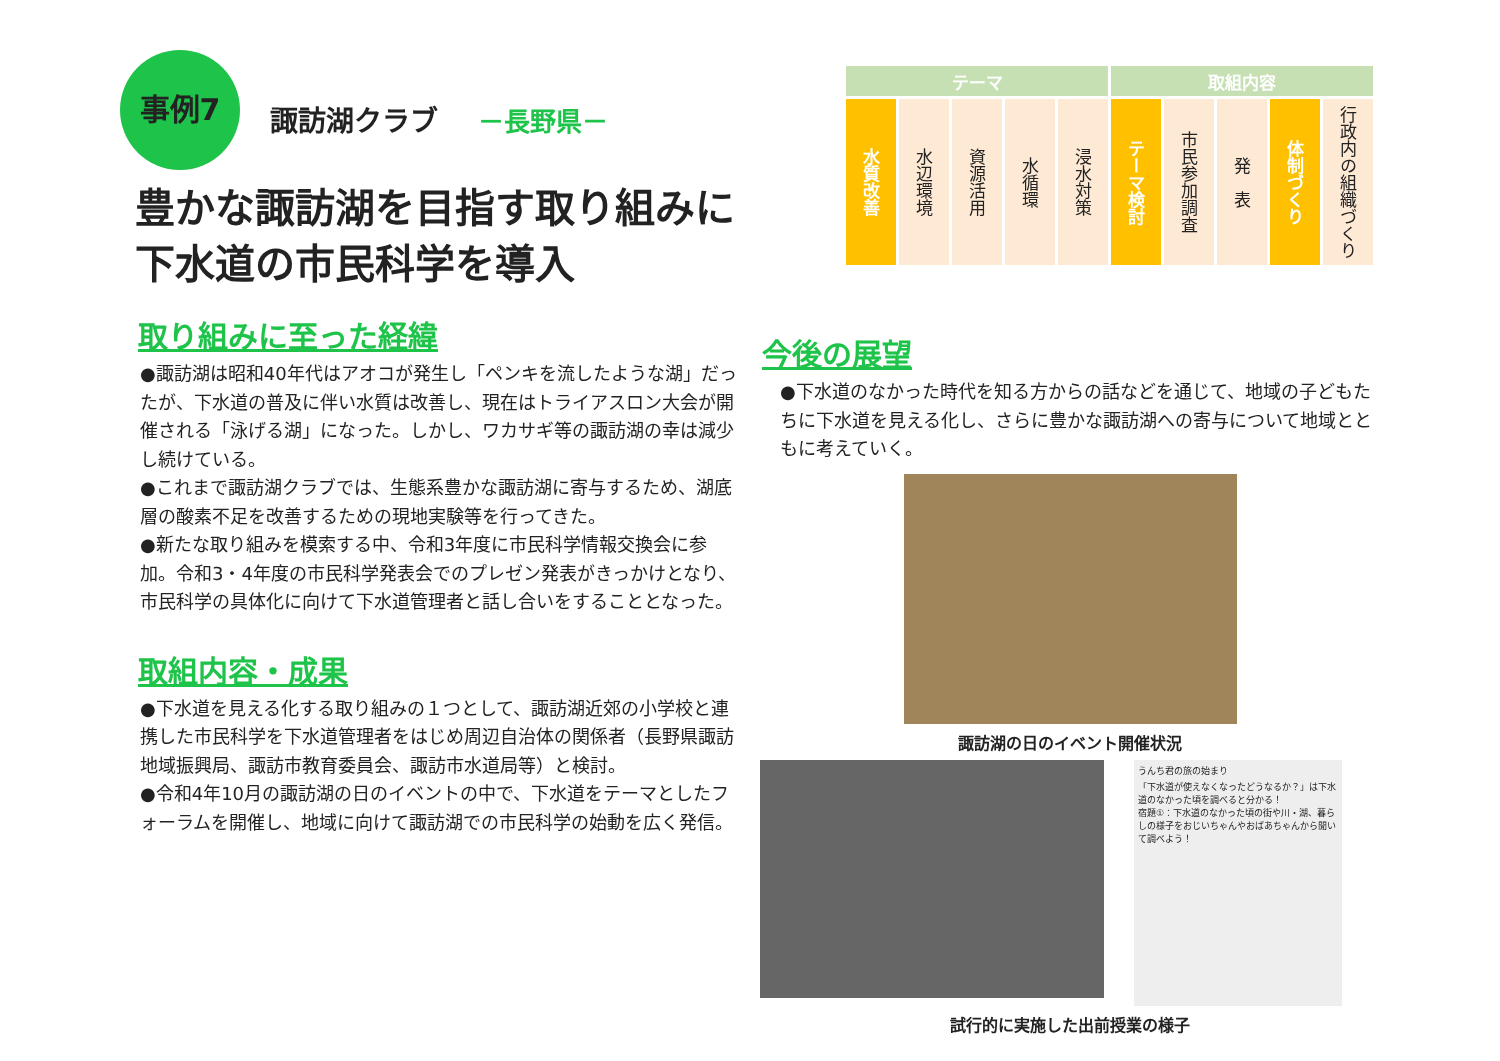事例7 諏訪湖クラブ －長野県－
豊かな諏訪湖を目指す取り組みに
下水道の市民科学を導入
取り組みに至った経緯
●諏訪湖は昭和40年代はアオコが発生し「ペンキを流したような湖」だったが、下水道の普及に伴い水質は改善し、現在はトライアスロン大会が開催される「泳げる湖」になった。しかし、ワカサギ等の諏訪湖の幸は減少し続けている。
●これまで諏訪湖クラブでは、生態系豊かな諏訪湖に寄与するため、湖底層の酸素不足を改善するための現地実験等を行ってきた。
●新たな取り組みを模索する中、令和3年度に市民科学情報交換会に参加。令和3・4年度の市民科学発表会でのプレゼン発表がきっかけとなり、市民科学の具体化に向けて下水道管理者と話し合いをすることとなった。
取組内容・成果
●下水道を見える化する取り組みの１つとして、諏訪湖近郊の小学校と連携した市民科学を下水道管理者をはじめ周辺自治体の関係者（長野県諏訪地域振興局、諏訪市教育委員会、諏訪市水道局等）と検討。
●令和4年10月の諏訪湖の日のイベントの中で、下水道をテーマとしたフォーラムを開催し、地域に向けて諏訪湖での市民科学の始動を広く発信。
| テーマ | | | | | 取組内容 | | | | |
| --- | --- | --- | --- | --- | --- | --- | --- | --- | --- |
| 水質改善 | 水辺環境 | 資源活用 | 水循環 | 浸水対策 | テーマ検討 | 市民参加調査 | 発 表 | 体制づくり | 行政内の組織づくり |
今後の展望
●下水道のなかった時代を知る方からの話などを通じて、地域の子どもたちに下水道を見える化し、さらに豊かな諏訪湖への寄与について地域とともに考えていく。
諏訪湖の日のイベント開催状況
うんち君の旅の始まり
「下水道が使えなくなったどうなるか？」は下水道のなかった頃を調べると分かる！
宿題①：下水道のなかった頃の街や川・湖、暮らしの様子をおじいちゃんやおばあちゃんから聞いて調べよう！
試行的に実施した出前授業の様子